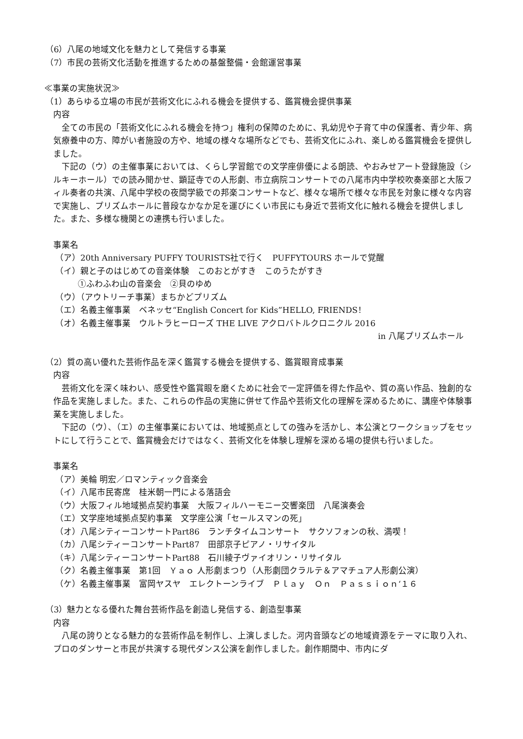（6）八尾の地域文化を魅力として発信する事業
（7）市民の芸術文化活動を推進するための基盤整備・会館運営事業
≪事業の実施状況≫
（1）あらゆる立場の市民が芸術文化にふれる機会を提供する、鑑賞機会提供事業
内容
　全ての市民の「芸術文化にふれる機会を持つ」権利の保障のために、乳幼児や子育て中の保護者、青少年、病気療養中の方、障がい者施設の方や、地域の様々な場所などでも、芸術文化にふれ、楽しめる鑑賞機会を提供しました。
　下記の（ウ）の主催事業においては、くらし学習館での文学座俳優による朗読、やおみせアート登録施設（シルキーホール）での読み聞かせ、顕証寺での人形劇、市立病院コンサートでの八尾市内中学校吹奏楽部と大阪フィル奏者の共演、八尾中学校の夜間学級での邦楽コンサートなど、様々な場所で様々な市民を対象に様々な内容で実施し、プリズムホールに普段なかなか足を運びにくい市民にも身近で芸術文化に触れる機会を提供しました。また、多様な機関との連携も行いました。
事業名
（ア）20th Anniversary PUFFY TOURISTS社で行く　PUFFYTOURS ホールで覚醒
（イ）親と子のはじめての音楽体験　このおとがすき　このうたがすき
①ふわふわ山の音楽会　②貝のゆめ
（ウ）（アウトリーチ事業）まちかどプリズム
（エ）名義主催事業　ベネッセ“English Concert for Kids”HELLO, FRIENDS！
（オ）名義主催事業　ウルトラヒーローズ THE LIVE アクロバトルクロニクル 2016
in 八尾プリズムホール
（2）質の高い優れた芸術作品を深く鑑賞する機会を提供する、鑑賞眼育成事業
内容
　芸術文化を深く味わい、感受性や鑑賞眼を磨くために社会で一定評価を得た作品や、質の高い作品、独創的な作品を実施しました。また、これらの作品の実施に併せて作品や芸術文化の理解を深めるために、講座や体験事業を実施しました。
　下記の（ウ）、（エ）の主催事業においては、地域拠点としての強みを活かし、本公演とワークショップをセットにして行うことで、鑑賞機会だけではなく、芸術文化を体験し理解を深める場の提供も行いました。
事業名
（ア）美輪 明宏／ロマンティック音楽会
（イ）八尾市民寄席　桂米朝一門による落語会
（ウ）大阪フィル地域拠点契約事業　大阪フィルハーモニー交響楽団　八尾演奏会
（エ）文学座地域拠点契約事業　文学座公演「セールスマンの死」
（オ）八尾シティーコンサートPart86　ランチタイムコンサート　サクソフォンの秋、満喫！
（カ）八尾シティーコンサートPart87　田部京子ピアノ・リサイタル
（キ）八尾シティーコンサートPart88　石川綾子ヴァイオリン・リサイタル
（ク）名義主催事業　第1回　Ｙａｏ 人形劇まつり（人形劇団クラルテ＆アマチュア人形劇公演）
（ケ）名義主催事業　富岡ヤスヤ　エレクトーンライブ　Ｐｌａｙ　Ｏｎ　Ｐａｓｓｉｏｎ‘１６
（3）魅力となる優れた舞台芸術作品を創造し発信する、創造型事業
内容
　八尾の誇りとなる魅力的な芸術作品を制作し、上演しました。河内音頭などの地域資源をテーマに取り入れ、プロのダンサーと市民が共演する現代ダンス公演を創作しました。創作期間中、市内にダ